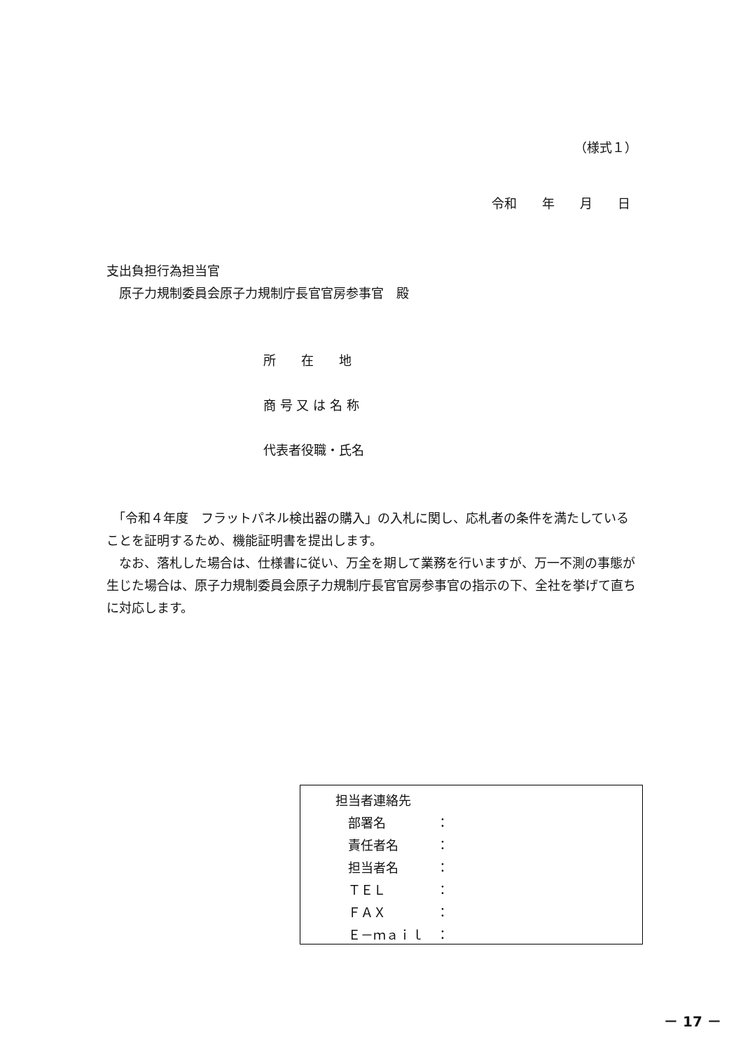（様式１）
令和　　年　　月　　日
支出負担行為担当官
原子力規制委員会原子力規制庁長官官房参事官　殿
所　　在　　地
商 号 又 は 名 称
代表者役職・氏名
　「令和４年度　フラットパネル検出器の購入」の入札に関し、応札者の条件を満たしていることを証明するため、機能証明書を提出します。
　なお、落札した場合は、仕様書に従い、万全を期して業務を行いますが、万一不測の事態が生じた場合は、原子力規制委員会原子力規制庁長官官房参事官の指示の下、全社を挙げて直ちに対応します。
担当者連絡先
　部署名　　　　：
　責任者名　　　：
　担当者名　　　：
　ＴＥＬ　　　　：
　ＦＡＸ　　　　：
　Ｅ－ｍａｉｌ　：
－ 17 －